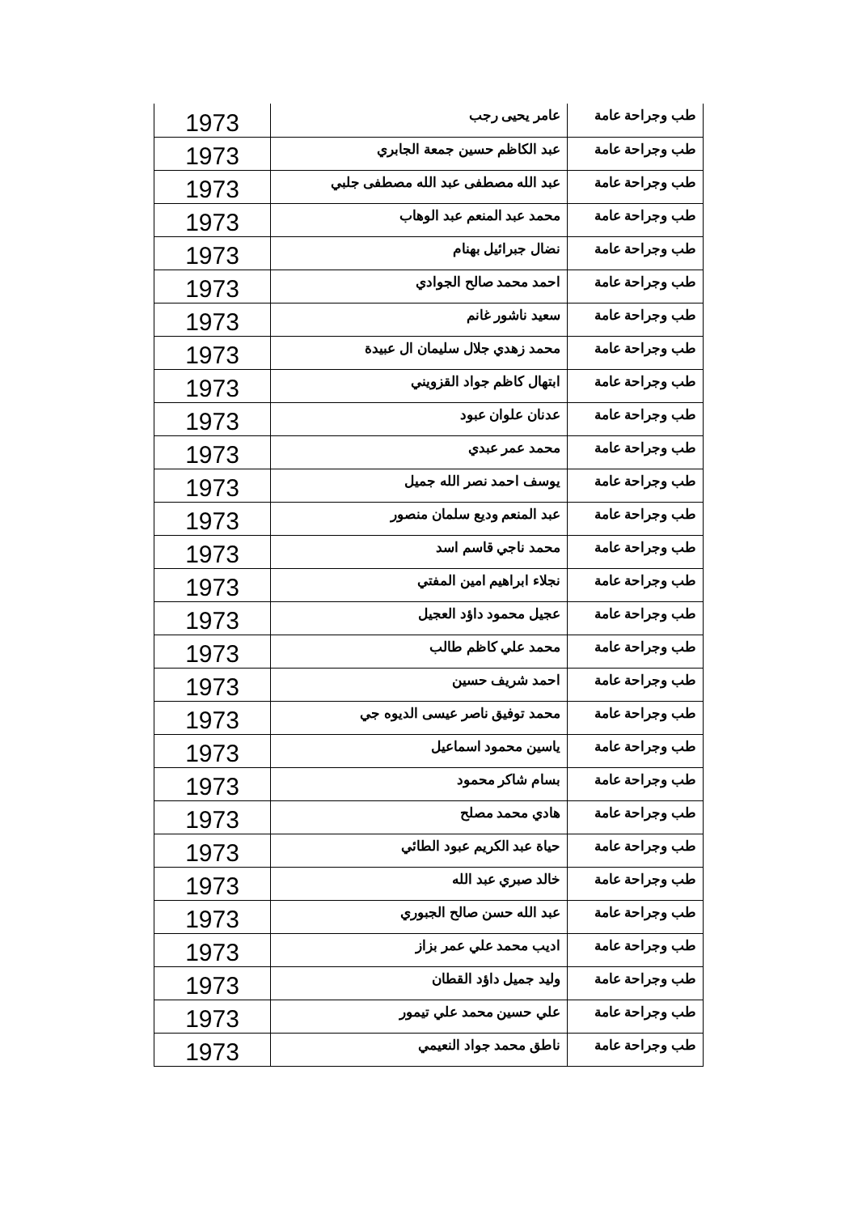| طب وجراحة عامة | عامر يحيى رجب | 1973 |
| طب وجراحة عامة | عبد الكاظم حسين جمعة الجابري | 1973 |
| طب وجراحة عامة | عبد الله مصطفى عبد الله مصطفى جلبي | 1973 |
| طب وجراحة عامة | محمد عبد المنعم عبد الوهاب | 1973 |
| طب وجراحة عامة | نضال جبرائيل بهنام | 1973 |
| طب وجراحة عامة | احمد محمد صالح الجوادي | 1973 |
| طب وجراحة عامة | سعيد ناشور غانم | 1973 |
| طب وجراحة عامة | محمد زهدي جلال سليمان ال عبيدة | 1973 |
| طب وجراحة عامة | ابتهال كاظم جواد القزويني | 1973 |
| طب وجراحة عامة | عدنان علوان عبود | 1973 |
| طب وجراحة عامة | محمد عمر عبدي | 1973 |
| طب وجراحة عامة | يوسف احمد نصر الله جميل | 1973 |
| طب وجراحة عامة | عبد المنعم وديع سلمان منصور | 1973 |
| طب وجراحة عامة | محمد ناجي قاسم اسد | 1973 |
| طب وجراحة عامة | نجلاء ابراهيم امين المفتي | 1973 |
| طب وجراحة عامة | عجيل محمود داؤد العجيل | 1973 |
| طب وجراحة عامة | محمد علي كاظم طالب | 1973 |
| طب وجراحة عامة | احمد شريف حسين | 1973 |
| طب وجراحة عامة | محمد توفيق ناصر عيسى الديوه جي | 1973 |
| طب وجراحة عامة | ياسين محمود اسماعيل | 1973 |
| طب وجراحة عامة | بسام شاكر محمود | 1973 |
| طب وجراحة عامة | هادي محمد مصلح | 1973 |
| طب وجراحة عامة | حياة عبد الكريم عبود الطائي | 1973 |
| طب وجراحة عامة | خالد صبري عبد الله | 1973 |
| طب وجراحة عامة | عبد الله حسن صالح الجبوري | 1973 |
| طب وجراحة عامة | اديب محمد علي عمر بزاز | 1973 |
| طب وجراحة عامة | وليد جميل داؤد القطان | 1973 |
| طب وجراحة عامة | علي حسين محمد علي تيمور | 1973 |
| طب وجراحة عامة | ناطق محمد جواد النعيمي | 1973 |